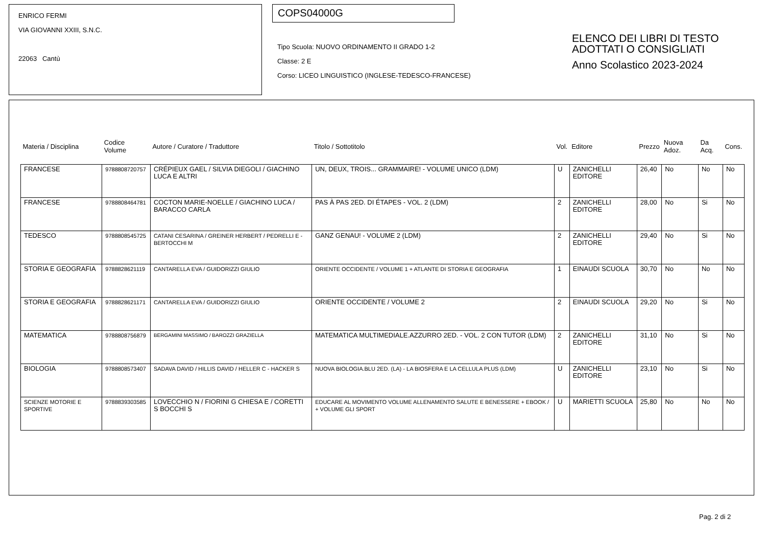ENRICO FERMI
VIA GIOVANNI XXIII, S.N.C.
22063 Cantù
COPS04000G
Tipo Scuola: NUOVO ORDINAMENTO II GRADO 1-2
Classe: 2 E
Corso: LICEO LINGUISTICO (INGLESE-TEDESCO-FRANCESE)
ELENCO DEI LIBRI DI TESTO
ADOTTATI O CONSIGLIATI
Anno Scolastico 2023-2024
| Materia / Disciplina | Codice Volume | Autore / Curatore / Traduttore | Titolo / Sottotitolo | Vol. | Editore | Prezzo | Nuova Adoz. | Da Acq. | Cons. |
| --- | --- | --- | --- | --- | --- | --- | --- | --- | --- |
| FRANCESE | 9788808720757 | CRÉPIEUX GAEL / SILVIA DIEGOLI / GIACHINO LUCA E ALTRI | UN, DEUX, TROIS... GRAMMAIRE! - VOLUME UNICO (LDM) | U | ZANICHELLI EDITORE | 26,40 | No | No | No |
| FRANCESE | 9788808464781 | COCTON MARIE-NOELLE / GIACHINO LUCA / BARACCO CARLA | PAS À PAS 2ED. DI ÉTAPES - VOL. 2 (LDM) | 2 | ZANICHELLI EDITORE | 28,00 | No | Si | No |
| TEDESCO | 9788808545725 | CATANI CESARINA / GREINER HERBERT / PEDRELLI E - BERTOCCHI M | GANZ GENAU! - VOLUME 2 (LDM) | 2 | ZANICHELLI EDITORE | 29,40 | No | Si | No |
| STORIA E GEOGRAFIA | 9788828621119 | CANTARELLA EVA / GUIDORIZZI GIULIO | ORIENTE OCCIDENTE / VOLUME 1 + ATLANTE DI STORIA E GEOGRAFIA | 1 | EINAUDI SCUOLA | 30,70 | No | No | No |
| STORIA E GEOGRAFIA | 9788828621171 | CANTARELLA EVA / GUIDORIZZI GIULIO | ORIENTE OCCIDENTE / VOLUME 2 | 2 | EINAUDI SCUOLA | 29,20 | No | Si | No |
| MATEMATICA | 9788808756879 | BERGAMINI MASSIMO / BAROZZI GRAZIELLA | MATEMATICA MULTIMEDIALE.AZZURRO 2ED. - VOL. 2 CON TUTOR (LDM) | 2 | ZANICHELLI EDITORE | 31,10 | No | Si | No |
| BIOLOGIA | 9788808573407 | SADAVA DAVID / HILLIS DAVID / HELLER C - HACKER S | NUOVA BIOLOGIA.BLU 2ED. (LA) - LA BIOSFERA E LA CELLULA PLUS (LDM) | U | ZANICHELLI EDITORE | 23,10 | No | Si | No |
| SCIENZE MOTORIE E SPORTIVE | 9788839303585 | LOVECCHIO N / FIORINI G CHIESA E / CORETTI S BOCCHI S | EDUCARE AL MOVIMENTO VOLUME ALLENAMENTO SALUTE E BENESSERE + EBOOK / + VOLUME GLI SPORT | U | MARIETTI SCUOLA | 25,80 | No | No | No |
Pag. 2 di 2